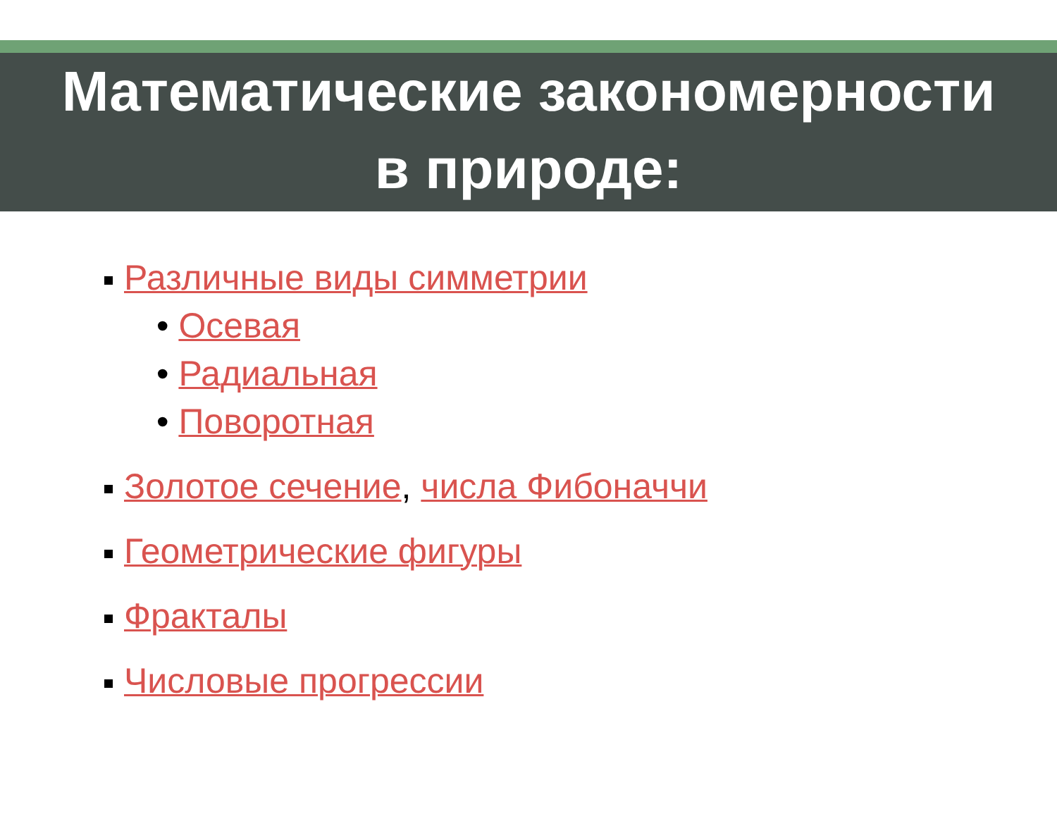Математические закономерности
в природе:
Различные виды симметрии
• Осевая
• Радиальная
• Поворотная
Золотое сечение, числа Фибоначчи
Геометрические фигуры
Фракталы
Числовые прогрессии